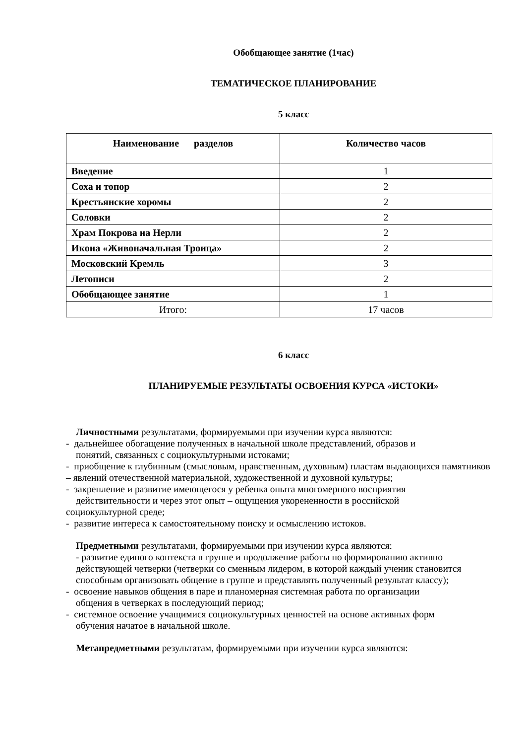Обобщающее занятие (1час)
ТЕМАТИЧЕСКОЕ ПЛАНИРОВАНИЕ
5 класс
| Наименование разделов | Количество часов |
| --- | --- |
| Введение | 1 |
| Соха и топор | 2 |
| Крестьянские хоромы | 2 |
| Соловки | 2 |
| Храм Покрова на Нерли | 2 |
| Икона «Живоначальная Троица» | 2 |
| Московский Кремль | 3 |
| Летописи | 2 |
| Обобщающее занятие | 1 |
| Итого: | 17 часов |
6 класс
ПЛАНИРУЕМЫЕ РЕЗУЛЬТАТЫ ОСВОЕНИЯ КУРСА «ИСТОКИ»
Личностными результатами, формируемыми при изучении курса являются:
- дальнейшее обогащение полученных в начальной школе представлений, образов и
понятий, связанных с социокультурными истоками;
- приобщение к глубинным (смысловым, нравственным, духовным) пластам выдающихся памятников
– явлений отечественной материальной, художественной и духовной культуры;
- закрепление и развитие имеющегося у ребенка опыта многомерного восприятия
действительности и через этот опыт – ощущения укорененности в российской
социокультурной среде;
- развитие интереса к самостоятельному поиску и осмыслению истоков.
Предметными результатами, формируемыми при изучении курса являются:
- развитие единого контекста в группе и продолжение работы по формированию активно действующей четверки (четверки со сменным лидером, в которой каждый ученик становится способным организовать общение в группе и представлять полученный результат классу);
- освоение навыков общения в паре и планомерная системная работа по организации
общения в четверках в последующий период;
- системное освоение учащимися социокультурных ценностей на основе активных форм
обучения начатое в начальной школе.
Метапредметными результатам, формируемыми при изучении курса являются: